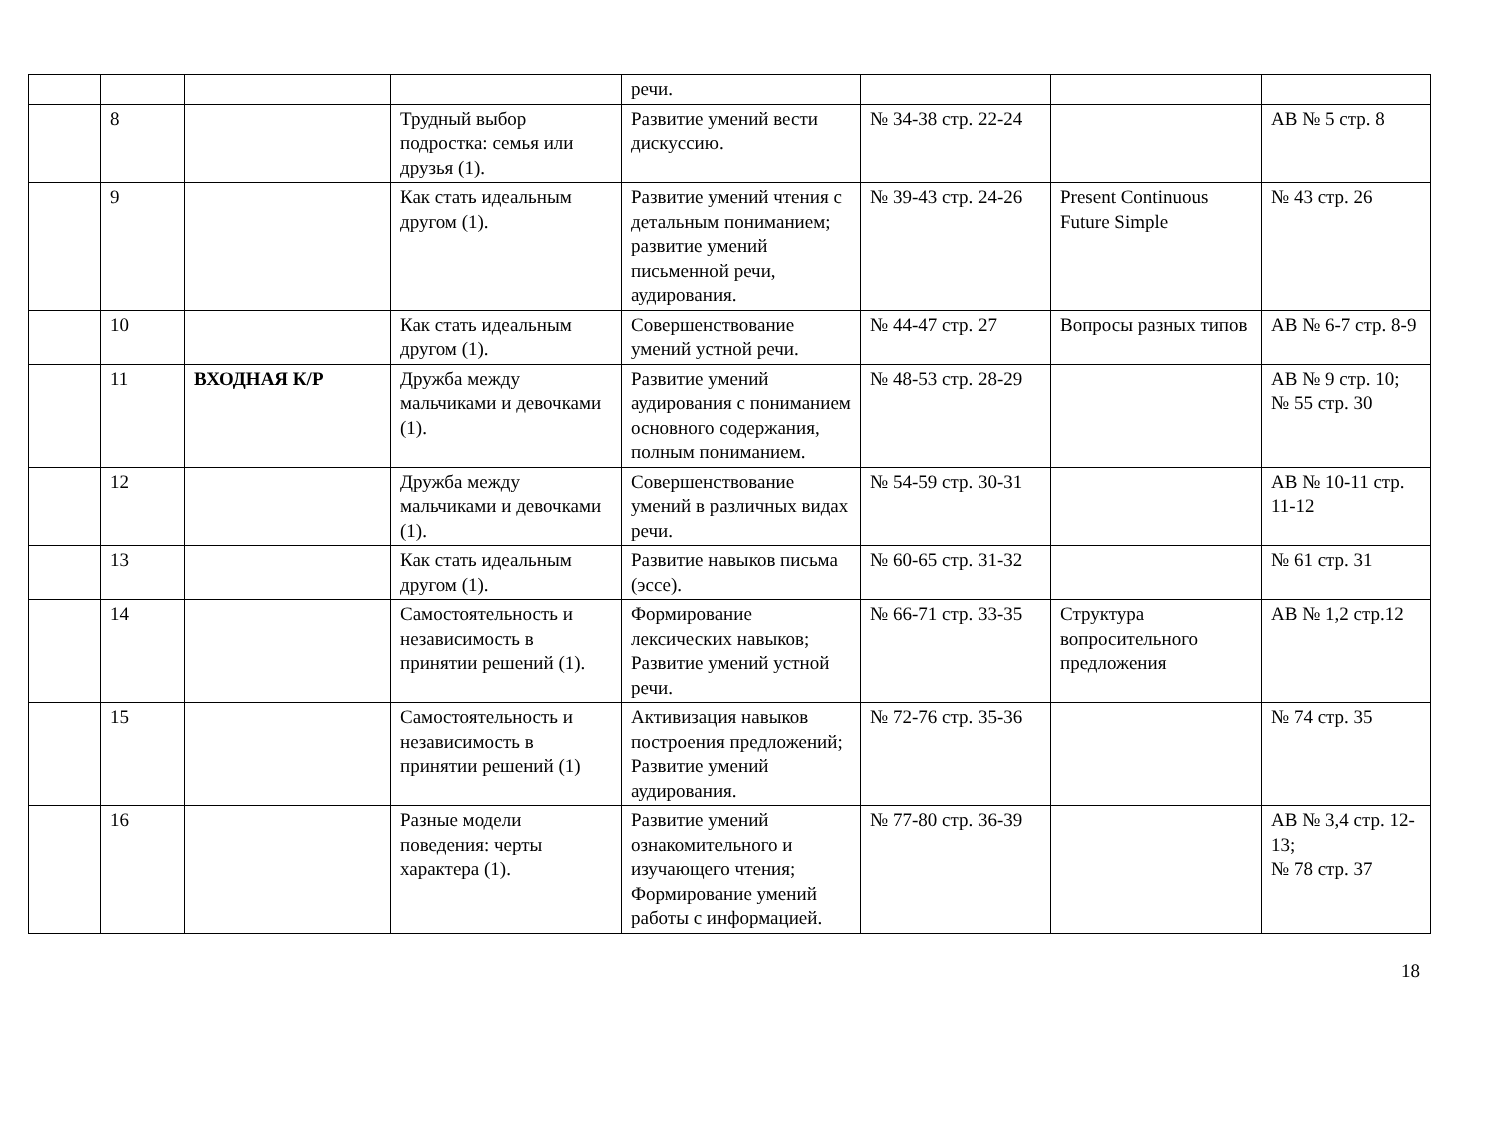| | | | | речи. | | | |
| | 8 | | Трудный выбор подростка: семья или друзья (1). | Развитие умений вести дискуссию. | № 34-38 стр. 22-24 | | АВ № 5 стр. 8 |
| | 9 | | Как стать идеальным другом (1). | Развитие умений чтения с детальным пониманием; развитие умений письменной речи, аудирования. | № 39-43 стр. 24-26 | Present Continuous Future Simple | № 43 стр. 26 |
| | 10 | | Как стать идеальным другом (1). | Совершенствование умений устной речи. | № 44-47 стр. 27 | Вопросы разных типов | АВ № 6-7 стр. 8-9 |
| | 11 | ВХОДНАЯ К/Р | Дружба между мальчиками и девочками (1). | Развитие умений аудирования с пониманием основного содержания, полным пониманием. | № 48-53 стр. 28-29 | | АВ № 9 стр. 10; № 55 стр. 30 |
| | 12 | | Дружба между мальчиками и девочками (1). | Совершенствование умений в различных видах речи. | № 54-59 стр. 30-31 | | АВ № 10-11 стр. 11-12 |
| | 13 | | Как стать идеальным другом (1). | Развитие навыков письма (эссе). | № 60-65 стр. 31-32 | | № 61 стр. 31 |
| | 14 | | Самостоятельность и независимость в принятии решений (1). | Формирование лексических навыков; Развитие умений устной речи. | № 66-71 стр. 33-35 | Структура вопросительного предложения | АВ № 1,2 стр.12 |
| | 15 | | Самостоятельность и независимость в принятии решений (1) | Активизация навыков построения предложений; Развитие умений аудирования. | № 72-76 стр. 35-36 | | № 74 стр. 35 |
| | 16 | | Разные модели поведения: черты характера (1). | Развитие умений ознакомительного и изучающего чтения; Формирование умений работы с информацией. | № 77-80 стр. 36-39 | | АВ № 3,4 стр. 12-13; № 78 стр. 37 |
18